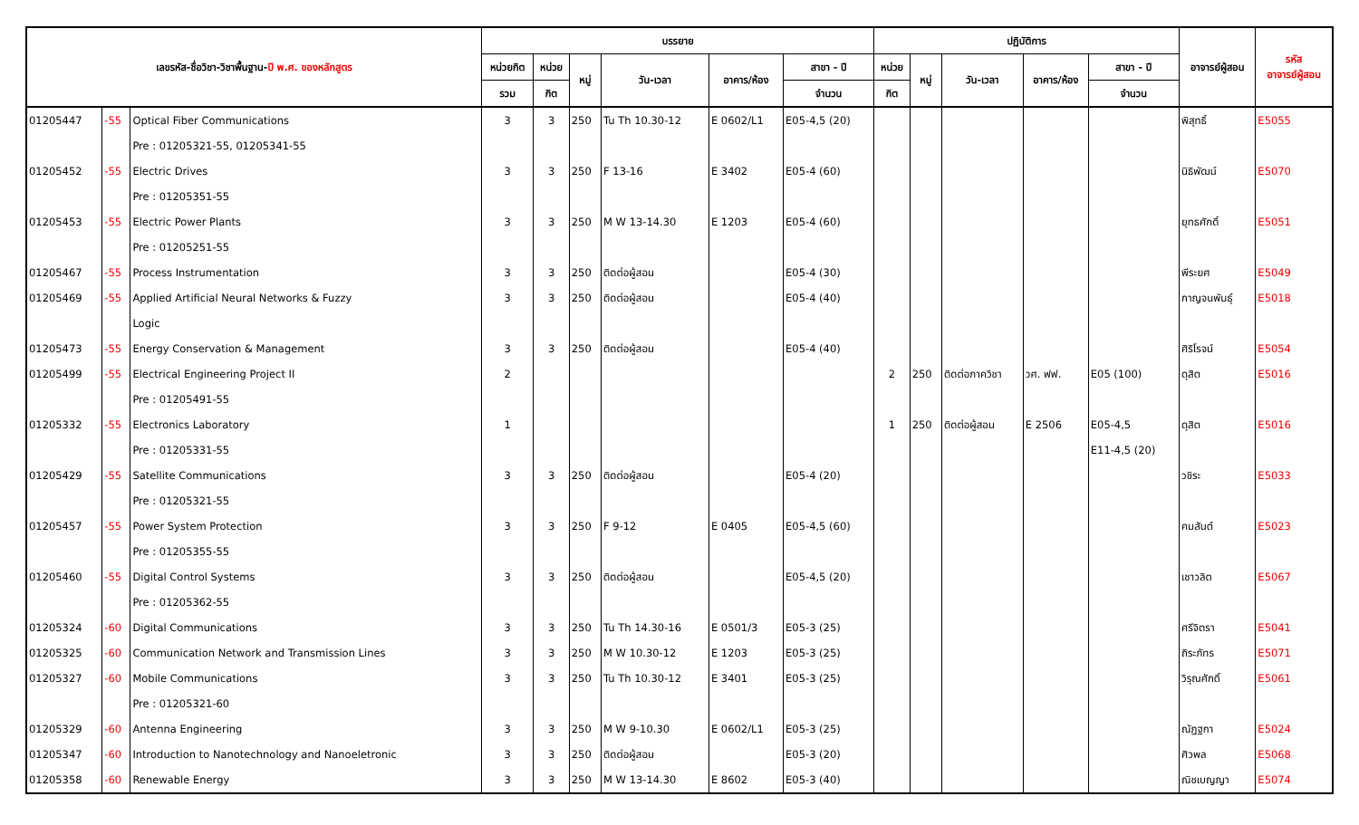| เลขรหัส-ชื่อวิชา-วิชาพื้นฐาน- ปี พ.ศ. ของหลักสูตร | | | บรรยาย | | | | | | ปฏิบัติการ | | | | | อาจารย์ผู้สอน | รหัส อาจารย์ผู้สอน |
| --- | --- | --- | --- | --- | --- | --- | --- | --- | --- | --- | --- | --- | --- | --- | --- |
| | | | หน่วยกิต | หน่วย | หมู่ | วัน-เวลา | อาคาร/ห้อง | สาขา - ปี | หน่วย | หมู่ | วัน-เวลา | อาคาร/ห้อง | สาขา - ปี | | |
| | | | รวม | กิต | | | | จำนวน | กิต | | | | จำนวน | | |
| 01205447 | -55 | Optical Fiber Communications | 3 | 3 | 250 | Tu Th 10.30-12 | E 0602/L1 | E05-4,5 (20) | | | | | | พิสุทธิ์ | E5055 |
| | | Pre : 01205321-55, 01205341-55 | | | | | | | | | | | | | |
| 01205452 | -55 | Electric Drives | 3 | 3 | 250 | F 13-16 | E 3402 | E05-4 (60) | | | | | | นิธิพัฒน์ | E5070 |
| | | Pre : 01205351-55 | | | | | | | | | | | | | |
| 01205453 | -55 | Electric Power Plants | 3 | 3 | 250 | M W 13-14.30 | E 1203 | E05-4 (60) | | | | | | ยุทธศักดิ์ | E5051 |
| | | Pre : 01205251-55 | | | | | | | | | | | | | |
| 01205467 | -55 | Process Instrumentation | 3 | 3 | 250 | ติดต่อผู้สอน | | E05-4 (30) | | | | | | พีระยศ | E5049 |
| 01205469 | -55 | Applied Artificial Neural Networks & Fuzzy | 3 | 3 | 250 | ติดต่อผู้สอน | | E05-4 (40) | | | | | | กาญจนพันธุ์ | E5018 |
| | | Logic | | | | | | | | | | | | | |
| 01205473 | -55 | Energy Conservation & Management | 3 | 3 | 250 | ติดต่อผู้สอน | | E05-4 (40) | | | | | | ศิริโรจน์ | E5054 |
| 01205499 | -55 | Electrical Engineering Project II | 2 | | | | | | 2 | 250 | ติดต่อภาควิชา | วศ. ฟฟ. | E05 (100) | ดุสิต | E5016 |
| | | Pre : 01205491-55 | | | | | | | | | | | | | |
| 01205332 | -55 | Electronics Laboratory | 1 | | | | | | 1 | 250 | ติดต่อผู้สอน | E 2506 | E05-4,5 | ดุสิต | E5016 |
| | | Pre : 01205331-55 | | | | | | | | | | | E11-4,5 (20) | | |
| 01205429 | -55 | Satellite Communications | 3 | 3 | 250 | ติดต่อผู้สอน | | E05-4 (20) | | | | | | วชิระ | E5033 |
| | | Pre : 01205321-55 | | | | | | | | | | | | | |
| 01205457 | -55 | Power System Protection | 3 | 3 | 250 | F 9-12 | E 0405 | E05-4,5 (60) | | | | | | คมสันต์ | E5023 |
| | | Pre : 01205355-55 | | | | | | | | | | | | | |
| 01205460 | -55 | Digital Control Systems | 3 | 3 | 250 | ติดต่อผู้สอน | | E05-4,5 (20) | | | | | | เชาวลิต | E5067 |
| | | Pre : 01205362-55 | | | | | | | | | | | | | |
| 01205324 | -60 | Digital Communications | 3 | 3 | 250 | Tu Th 14.30-16 | E 0501/3 | E05-3 (25) | | | | | | ศรีจิตรา | E5041 |
| 01205325 | -60 | Communication Network and Transmission Lines | 3 | 3 | 250 | M W 10.30-12 | E 1203 | E05-3 (25) | | | | | | ถิระภัทร | E5071 |
| 01205327 | -60 | Mobile Communications | 3 | 3 | 250 | Tu Th 10.30-12 | E 3401 | E05-3 (25) | | | | | | วิรุณศักดิ์ | E5061 |
| | | Pre : 01205321-60 | | | | | | | | | | | | | |
| 01205329 | -60 | Antenna Engineering | 3 | 3 | 250 | M W 9-10.30 | E 0602/L1 | E05-3 (25) | | | | | | ณัฏฐกา | E5024 |
| 01205347 | -60 | Introduction to Nanotechnology and Nanoeletronic | 3 | 3 | 250 | ติดต่อผู้สอน | | E05-3 (20) | | | | | | ศิวพล | E5068 |
| 01205358 | -60 | Renewable Energy | 3 | 3 | 250 | M W 13-14.30 | E 8602 | E05-3 (40) | | | | | | ณิชเบญญา | E5074 |